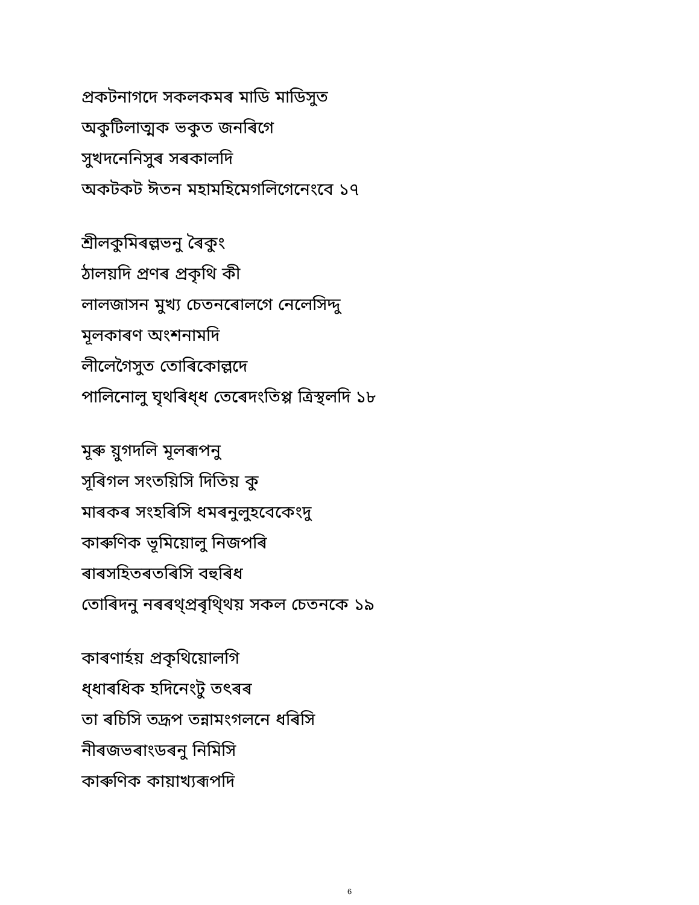প্ৰকটনাগদে সকলকমৰ মাডি মাডিসুত
অকুটিলাত্মক ভকুত জনৰিগে
সুখদনেনিসুৰ সৰকালদি
অকটকট ঈতন মহামহিমেগলিগেনেংবে ১৭
শ্ৰীলকুমিৰল্লভনু ৰৈকুং
ঠালয়দি প্ৰণৰ প্ৰকৃথি কী
লালজাসন মুখ্য চেতনৰোলগে নেলেসিদ্দু
মূলকাৰণ অংশনামদি
লীলেগৈসুত তোৰিকোল্লদে
পালিনোলু ঘৃথৰিধ্ধ তেৰেদংতিপ্প ত্ৰিস্থলদি ১৮
মূৰু য়ুগদলি মূলৰূপনু
সূৰিগল সংতয়িসি দিতিয় কু
মাৰকৰ সংহৰিসি ধমৰনুলুহবেকেংদু
কাৰুণিক ভূমিয়োলু নিজপৰি
ৰাৰসহিতৰতৰিসি বহুৰিধ
তোৰিদনু নৰৰথ্প্ৰৰৃথি্থয় সকল চেতনকে ১৯
কাৰণাৰ্হয় প্ৰকৃথিয়োলগি
ধ্ধাৰধিক হদিনেংটু তৎৰৰ
তা ৰচিসি তদ্ৰূপ তন্নামংগলনে ধৰিসি
নীৰজভৰাংডৰনু নিমিসি
কাৰুণিক কায়াখ্যৰূপদি
6